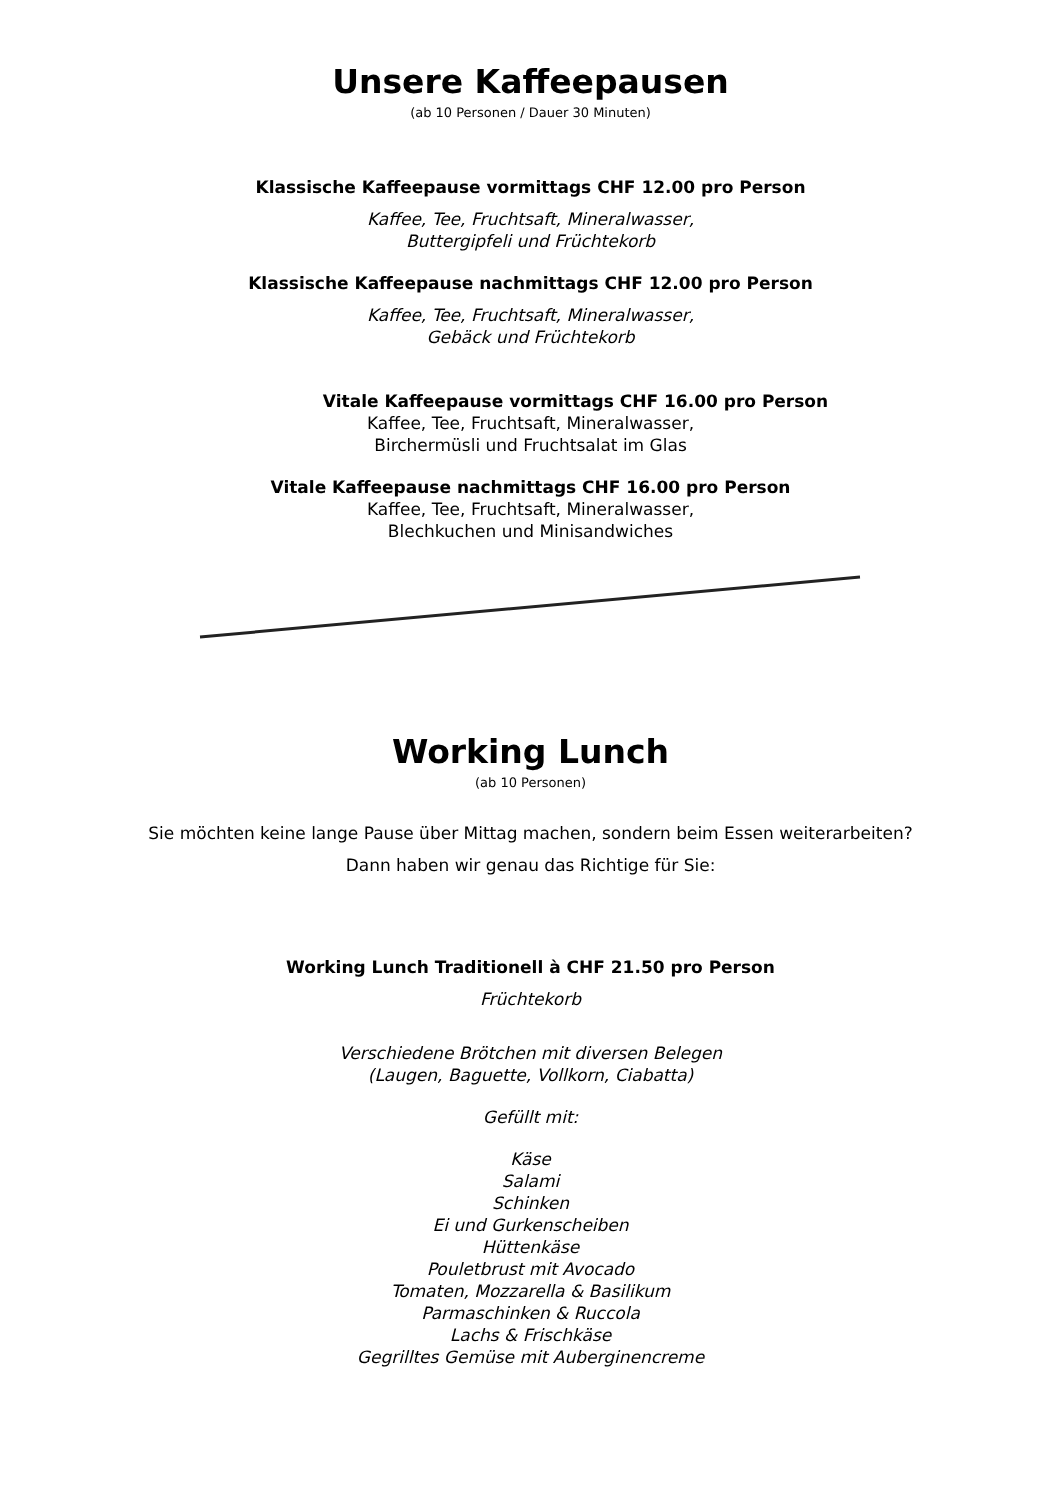Unsere Kaffeepausen
(ab 10 Personen / Dauer 30 Minuten)
Klassische Kaffeepause vormittags CHF 12.00 pro Person
Kaffee, Tee, Fruchtsaft, Mineralwasser,
Buttergipfeli und Früchtekorb
Klassische Kaffeepause nachmittags CHF 12.00 pro Person
Kaffee, Tee, Fruchtsaft, Mineralwasser,
Gebäck und Früchtekorb
Vitale Kaffeepause vormittags CHF 16.00 pro Person
Kaffee, Tee, Fruchtsaft, Mineralwasser,
Birchermüsli und Fruchtsalat im Glas
Vitale Kaffeepause nachmittags CHF 16.00 pro Person
Kaffee, Tee, Fruchtsaft, Mineralwasser,
Blechkuchen und Minisandwiches
Working Lunch
(ab 10 Personen)
Sie möchten keine lange Pause über Mittag machen, sondern beim Essen weiterarbeiten?
Dann haben wir genau das Richtige für Sie:
Working Lunch Traditionell à CHF 21.50 pro Person
Früchtekorb
Verschiedene Brötchen mit diversen Belegen
(Laugen, Baguette, Vollkorn, Ciabatta)
Gefüllt mit:
Käse
Salami
Schinken
Ei und Gurkenscheiben
Hüttenkäse
Pouletbrust mit Avocado
Tomaten, Mozzarella & Basilikum
Parmaschinken & Ruccola
Lachs & Frischkäse
Gegrilltes Gemüse mit Auberginencreme